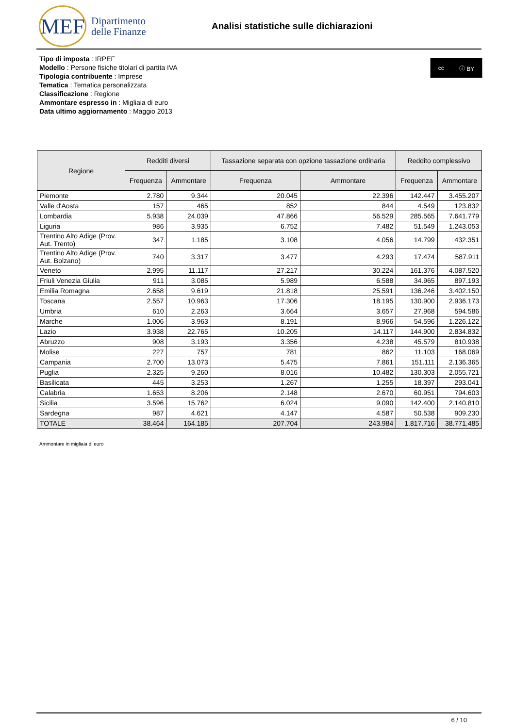MEF
Dipartimento
delle Finanze
Analisi statistiche sulle dichiarazioni
cc ⓘ BY
Tipo di imposta : IRPEF
Modello : Persone fisiche titolari di partita IVA
Tipologia contribuente : Imprese
Tematica : Tematica personalizzata
Classificazione : Regione
Ammontare espresso in : Migliaia di euro
Data ultimo aggiornamento : Maggio 2013
| Regione | Redditi diversi | | Tassazione separata con opzione tassazione ordinaria | | Reddito complessivo | |
| --- | --- | --- | --- | --- | --- | --- |
| | Frequenza | Ammontare | Frequenza | Ammontare | Frequenza | Ammontare |
| Piemonte | 2.780 | 9.344 | 20.045 | 22.396 | 142.447 | 3.455.207 |
| Valle d'Aosta | 157 | 465 | 852 | 844 | 4.549 | 123.832 |
| Lombardia | 5.938 | 24.039 | 47.866 | 56.529 | 285.565 | 7.641.779 |
| Liguria | 986 | 3.935 | 6.752 | 7.482 | 51.549 | 1.243.053 |
| Trentino Alto Adige (Prov. Aut. Trento) | 347 | 1.185 | 3.108 | 4.056 | 14.799 | 432.351 |
| Trentino Alto Adige (Prov. Aut. Bolzano) | 740 | 3.317 | 3.477 | 4.293 | 17.474 | 587.911 |
| Veneto | 2.995 | 11.117 | 27.217 | 30.224 | 161.376 | 4.087.520 |
| Friuli Venezia Giulia | 911 | 3.085 | 5.989 | 6.588 | 34.965 | 897.193 |
| Emilia Romagna | 2.658 | 9.619 | 21.818 | 25.591 | 136.246 | 3.402.150 |
| Toscana | 2.557 | 10.963 | 17.306 | 18.195 | 130.900 | 2.936.173 |
| Umbria | 610 | 2.263 | 3.664 | 3.657 | 27.968 | 594.586 |
| Marche | 1.006 | 3.963 | 8.191 | 8.966 | 54.596 | 1.226.122 |
| Lazio | 3.938 | 22.765 | 10.205 | 14.117 | 144.900 | 2.834.832 |
| Abruzzo | 908 | 3.193 | 3.356 | 4.238 | 45.579 | 810.938 |
| Molise | 227 | 757 | 781 | 862 | 11.103 | 168.069 |
| Campania | 2.700 | 13.073 | 5.475 | 7.861 | 151.111 | 2.136.365 |
| Puglia | 2.325 | 9.260 | 8.016 | 10.482 | 130.303 | 2.055.721 |
| Basilicata | 445 | 3.253 | 1.267 | 1.255 | 18.397 | 293.041 |
| Calabria | 1.653 | 8.206 | 2.148 | 2.670 | 60.951 | 794.603 |
| Sicilia | 3.596 | 15.762 | 6.024 | 9.090 | 142.400 | 2.140.810 |
| Sardegna | 987 | 4.621 | 4.147 | 4.587 | 50.538 | 909.230 |
| TOTALE | 38.464 | 164.185 | 207.704 | 243.984 | 1.817.716 | 38.771.485 |
Ammontare in migliaia di euro
6 / 10